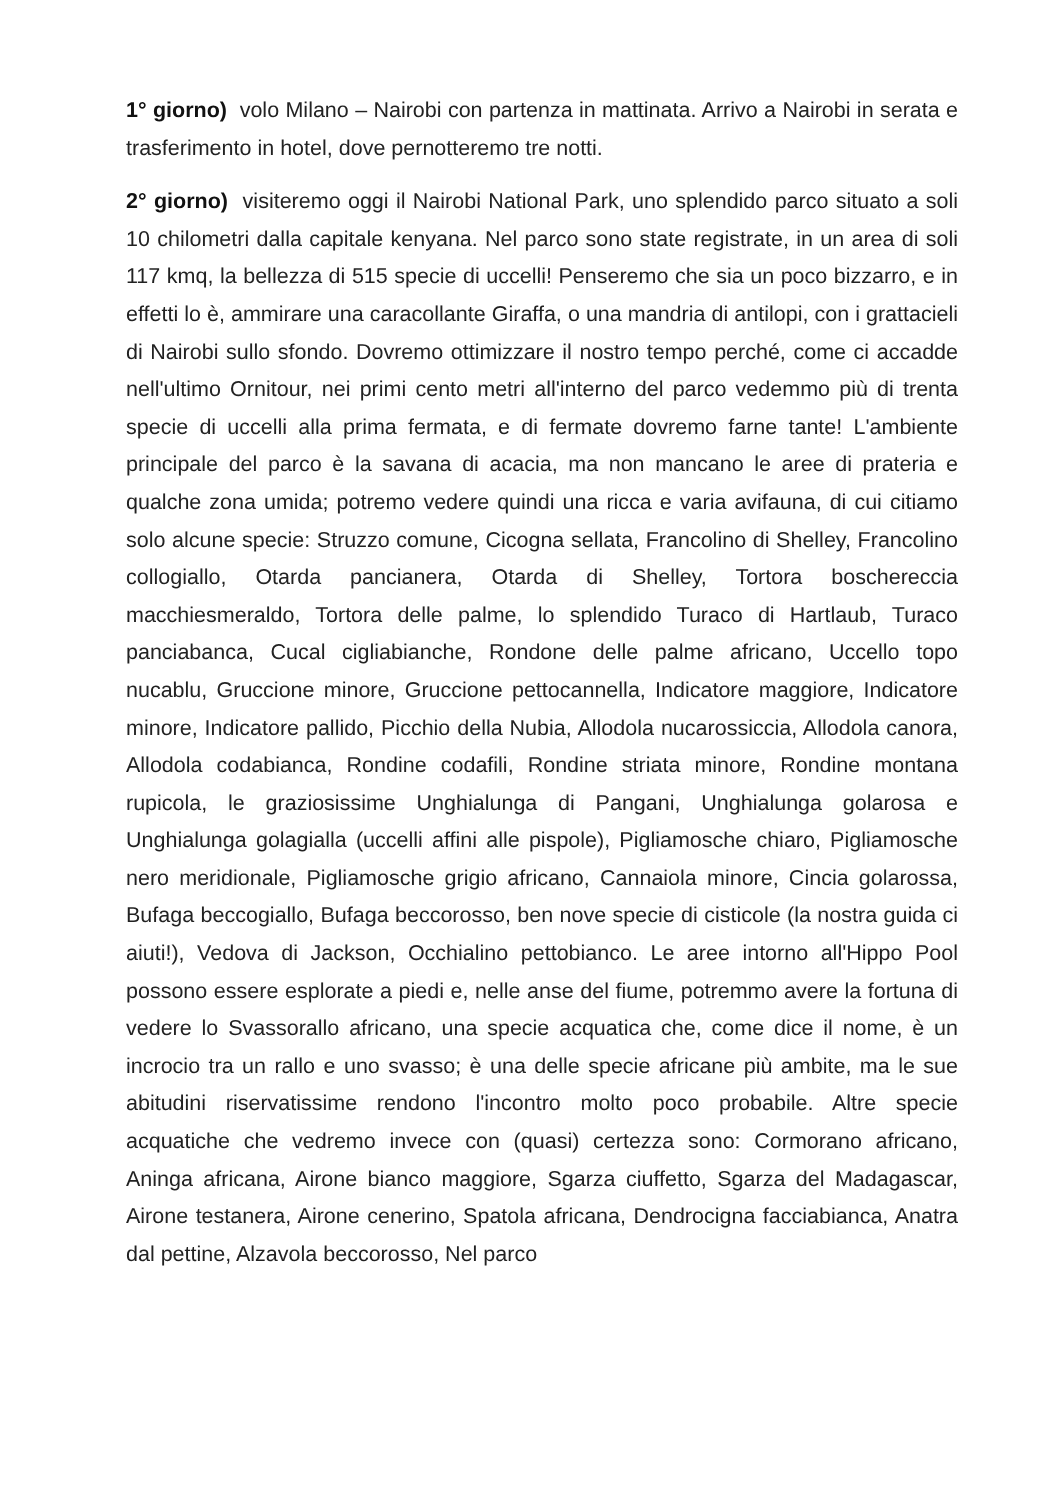1° giorno) volo Milano – Nairobi con partenza in mattinata. Arrivo a Nairobi in serata e trasferimento in hotel, dove pernotteremo tre notti.
2° giorno) visiteremo oggi il Nairobi National Park, uno splendido parco situato a soli 10 chilometri dalla capitale kenyana. Nel parco sono state registrate, in un area di soli 117 kmq, la bellezza di 515 specie di uccelli! Penseremo che sia un poco bizzarro, e in effetti lo è, ammirare una caracollante Giraffa, o una mandria di antilopi, con i grattacieli di Nairobi sullo sfondo. Dovremo ottimizzare il nostro tempo perché, come ci accadde nell'ultimo Ornitour, nei primi cento metri all'interno del parco vedemmo più di trenta specie di uccelli alla prima fermata, e di fermate dovremo farne tante! L'ambiente principale del parco è la savana di acacia, ma non mancano le aree di prateria e qualche zona umida; potremo vedere quindi una ricca e varia avifauna, di cui citiamo solo alcune specie: Struzzo comune, Cicogna sellata, Francolino di Shelley, Francolino collogiallo, Otarda pancianera, Otarda di Shelley, Tortora boschereccia macchiesmeraldo, Tortora delle palme, lo splendido Turaco di Hartlaub, Turaco panciabanca, Cucal cigliabianche, Rondone delle palme africano, Uccello topo nucablu, Gruccione minore, Gruccione pettocannella, Indicatore maggiore, Indicatore minore, Indicatore pallido, Picchio della Nubia, Allodola nucarossiccia, Allodola canora, Allodola codabianca, Rondine codafili, Rondine striata minore, Rondine montana rupicola, le graziosissime Unghialunga di Pangani, Unghialunga golarosa e Unghialunga golagialla (uccelli affini alle pispole), Pigliamosche chiaro, Pigliamosche nero meridionale, Pigliamosche grigio africano, Cannaiola minore, Cincia golarossa, Bufaga beccogiallo, Bufaga beccorosso, ben nove specie di cisticole (la nostra guida ci aiuti!), Vedova di Jackson, Occhialino pettobianco. Le aree intorno all'Hippo Pool possono essere esplorate a piedi e, nelle anse del fiume, potremmo avere la fortuna di vedere lo Svassorallo africano, una specie acquatica che, come dice il nome, è un incrocio tra un rallo e uno svasso; è una delle specie africane più ambite, ma le sue abitudini riservatissime rendono l'incontro molto poco probabile. Altre specie acquatiche che vedremo invece con (quasi) certezza sono: Cormorano africano, Aninga africana, Airone bianco maggiore, Sgarza ciuffetto, Sgarza del Madagascar, Airone testanera, Airone cenerino, Spatola africana, Dendrocigna facciabianca, Anatra dal pettine, Alzavola beccorosso, Nel parco